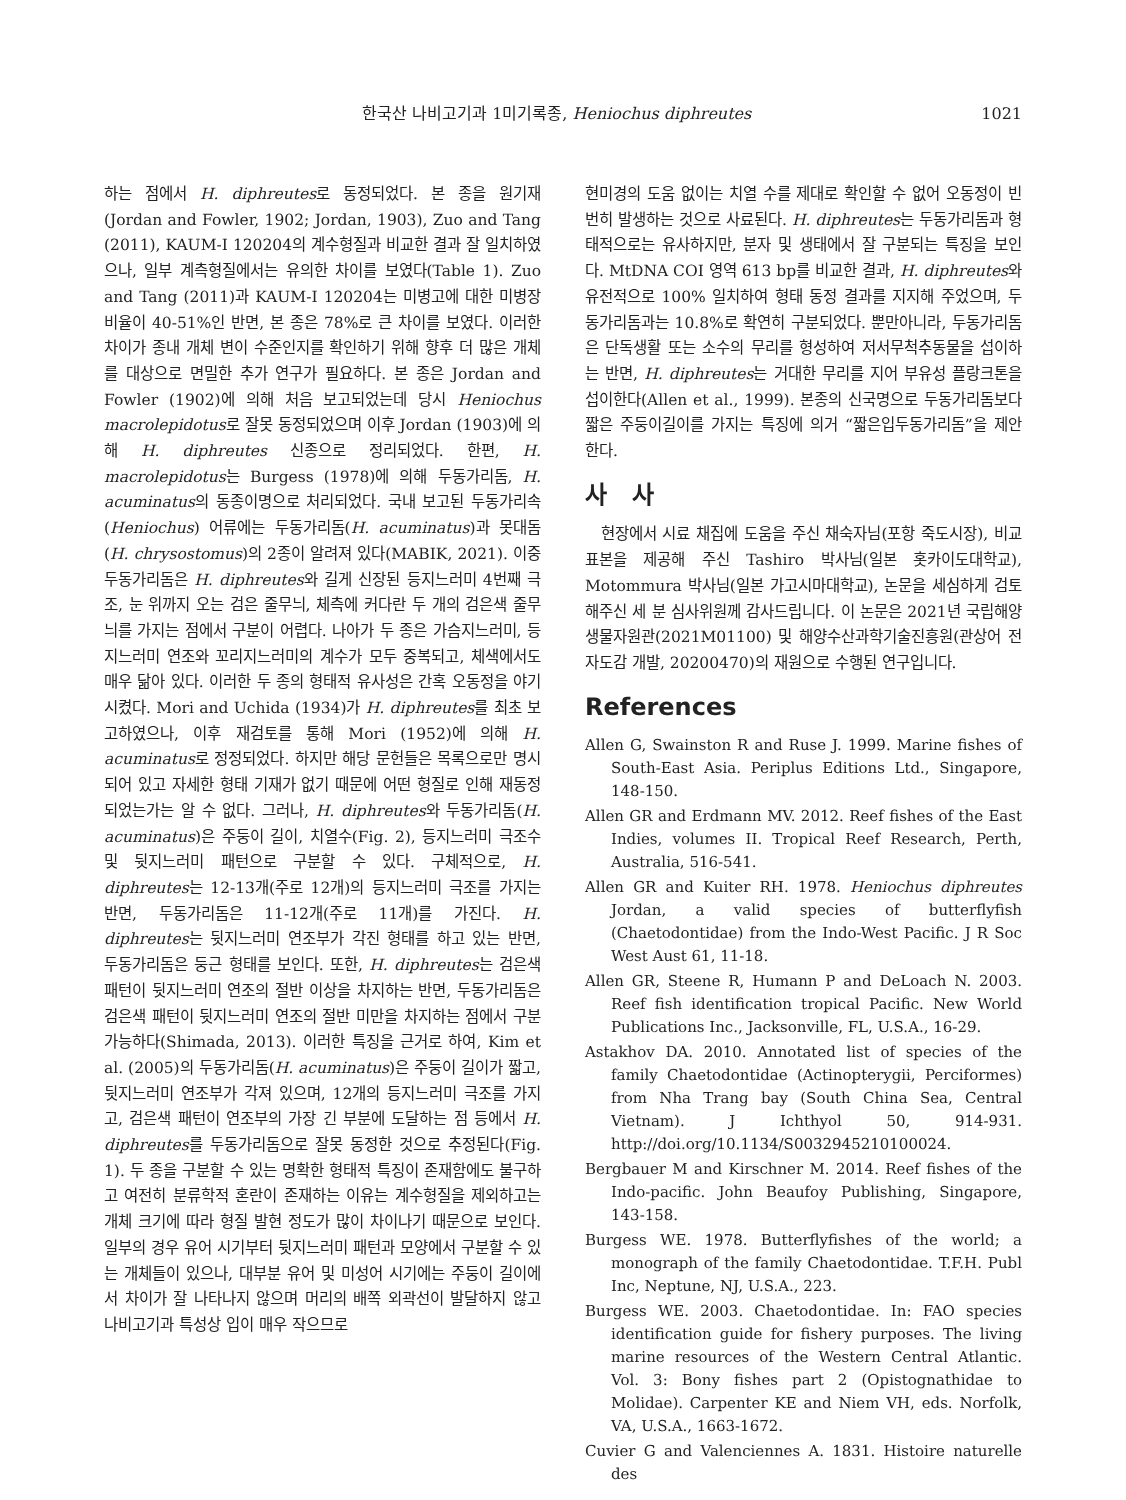한국산 나비고기과 1미기록종, Heniochus diphreutes 1021
하는 점에서 H. diphreutes로 동정되었다. 본 종을 원기재(Jordan and Fowler, 1902; Jordan, 1903), Zuo and Tang (2011), KAUM-I 120204의 계수형질과 비교한 결과 잘 일치하였으나, 일부 계측형질에서는 유의한 차이를 보였다(Table 1). Zuo and Tang (2011)과 KAUM-I 120204는 미병고에 대한 미병장 비율이 40-51%인 반면, 본 종은 78%로 큰 차이를 보였다. 이러한 차이가 종내 개체 변이 수준인지를 확인하기 위해 향후 더 많은 개체를 대상으로 면밀한 추가 연구가 필요하다. 본 종은 Jordan and Fowler (1902)에 의해 처음 보고되었는데 당시 Heniochus macrolepidotus로 잘못 동정되었으며 이후 Jordan (1903)에 의해 H. diphreutes 신종으로 정리되었다. 한편, H. macrolepidotus는 Burgess (1978)에 의해 두동가리돔, H. acuminatus의 동종이명으로 처리되었다. 국내 보고된 두동가리속(Heniochus) 어류에는 두동가리돔(H. acuminatus)과 못대돔(H. chrysostomus)의 2종이 알려져 있다(MABIK, 2021). 이중 두동가리돔은 H. diphreutes와 길게 신장된 등지느러미 4번째 극조, 눈 위까지 오는 검은 줄무늬, 체측에 커다란 두 개의 검은색 줄무늬를 가지는 점에서 구분이 어렵다. 나아가 두 종은 가슴지느러미, 등지느러미 연조와 꼬리지느러미의 계수가 모두 중복되고, 체색에서도 매우 닮아 있다. 이러한 두 종의 형태적 유사성은 간혹 오동정을 야기시켰다. Mori and Uchida (1934)가 H. diphreutes를 최초 보고하였으나, 이후 재검토를 통해 Mori (1952)에 의해 H. acuminatus로 정정되었다. 하지만 해당 문헌들은 목록으로만 명시되어 있고 자세한 형태 기재가 없기 때문에 어떤 형질로 인해 재동정되었는가는 알 수 없다. 그러나, H. diphreutes와 두동가리돔(H. acuminatus)은 주둥이 길이, 치열수(Fig. 2), 등지느러미 극조수 및 뒷지느러미 패턴으로 구분할 수 있다. 구체적으로, H. diphreutes는 12-13개(주로 12개)의 등지느러미 극조를 가지는 반면, 두동가리돔은 11-12개(주로 11개)를 가진다. H. diphreutes는 뒷지느러미 연조부가 각진 형태를 하고 있는 반면, 두동가리돔은 둥근 형태를 보인다. 또한, H. diphreutes는 검은색 패턴이 뒷지느러미 연조의 절반 이상을 차지하는 반면, 두동가리돔은 검은색 패턴이 뒷지느러미 연조의 절반 미만을 차지하는 점에서 구분 가능하다(Shimada, 2013). 이러한 특징을 근거로 하여, Kim et al. (2005)의 두동가리돔(H. acuminatus)은 주둥이 길이가 짧고, 뒷지느러미 연조부가 각져 있으며, 12개의 등지느러미 극조를 가지고, 검은색 패턴이 연조부의 가장 긴 부분에 도달하는 점 등에서 H. diphreutes를 두동가리돔으로 잘못 동정한 것으로 추정된다(Fig. 1). 두 종을 구분할 수 있는 명확한 형태적 특징이 존재함에도 불구하고 여전히 분류학적 혼란이 존재하는 이유는 계수형질을 제외하고는 개체 크기에 따라 형질 발현 정도가 많이 차이나기 때문으로 보인다. 일부의 경우 유어 시기부터 뒷지느러미 패턴과 모양에서 구분할 수 있는 개체들이 있으나, 대부분 유어 및 미성어 시기에는 주둥이 길이에서 차이가 잘 나타나지 않으며 머리의 배쪽 외곽선이 발달하지 않고 나비고기과 특성상 입이 매우 작으므로
현미경의 도움 없이는 치열 수를 제대로 확인할 수 없어 오동정이 빈번히 발생하는 것으로 사료된다. H. diphreutes는 두동가리돔과 형태적으로는 유사하지만, 분자 및 생태에서 잘 구분되는 특징을 보인다. MtDNA COI 영역 613 bp를 비교한 결과, H. diphreutes와 유전적으로 100% 일치하여 형태 동정 결과를 지지해 주었으며, 두동가리돔과는 10.8%로 확연히 구분되었다. 뿐만아니라, 두동가리돔은 단독생활 또는 소수의 무리를 형성하여 저서무척추동물을 섭이하는 반면, H. diphreutes는 거대한 무리를 지어 부유성 플랑크톤을 섭이한다(Allen et al., 1999). 본종의 신국명으로 두동가리돔보다 짧은 주둥이길이를 가지는 특징에 의거 “짧은입두동가리돔”을 제안한다.
사 사
현장에서 시료 채집에 도움을 주신 채숙자님(포항 죽도시장), 비교 표본을 제공해 주신 Tashiro 박사님(일본 홋카이도대학교), Motommura 박사님(일본 가고시마대학교), 논문을 세심하게 검토해주신 세 분 심사위원께 감사드립니다. 이 논문은 2021년 국립해양생물자원관(2021M01100) 및 해양수산과학기술진흥원(관상어 전자도감 개발, 20200470)의 재원으로 수행된 연구입니다.
References
Allen G, Swainston R and Ruse J. 1999. Marine fishes of South-East Asia. Periplus Editions Ltd., Singapore, 148-150.
Allen GR and Erdmann MV. 2012. Reef fishes of the East Indies, volumes II. Tropical Reef Research, Perth, Australia, 516-541.
Allen GR and Kuiter RH. 1978. Heniochus diphreutes Jordan, a valid species of butterflyfish (Chaetodontidae) from the Indo-West Pacific. J R Soc West Aust 61, 11-18.
Allen GR, Steene R, Humann P and DeLoach N. 2003. Reef fish identification tropical Pacific. New World Publications Inc., Jacksonville, FL, U.S.A., 16-29.
Astakhov DA. 2010. Annotated list of species of the family Chaetodontidae (Actinopterygii, Perciformes) from Nha Trang bay (South China Sea, Central Vietnam). J Ichthyol 50, 914-931. http://doi.org/10.1134/S0032945210100024.
Bergbauer M and Kirschner M. 2014. Reef fishes of the Indo-pacific. John Beaufoy Publishing, Singapore, 143-158.
Burgess WE. 1978. Butterflyfishes of the world; a monograph of the family Chaetodontidae. T.F.H. Publ Inc, Neptune, NJ, U.S.A., 223.
Burgess WE. 2003. Chaetodontidae. In: FAO species identification guide for fishery purposes. The living marine resources of the Western Central Atlantic. Vol. 3: Bony fishes part 2 (Opistognathidae to Molidae). Carpenter KE and Niem VH, eds. Norfolk, VA, U.S.A., 1663-1672.
Cuvier G and Valenciennes A. 1831. Histoire naturelle des